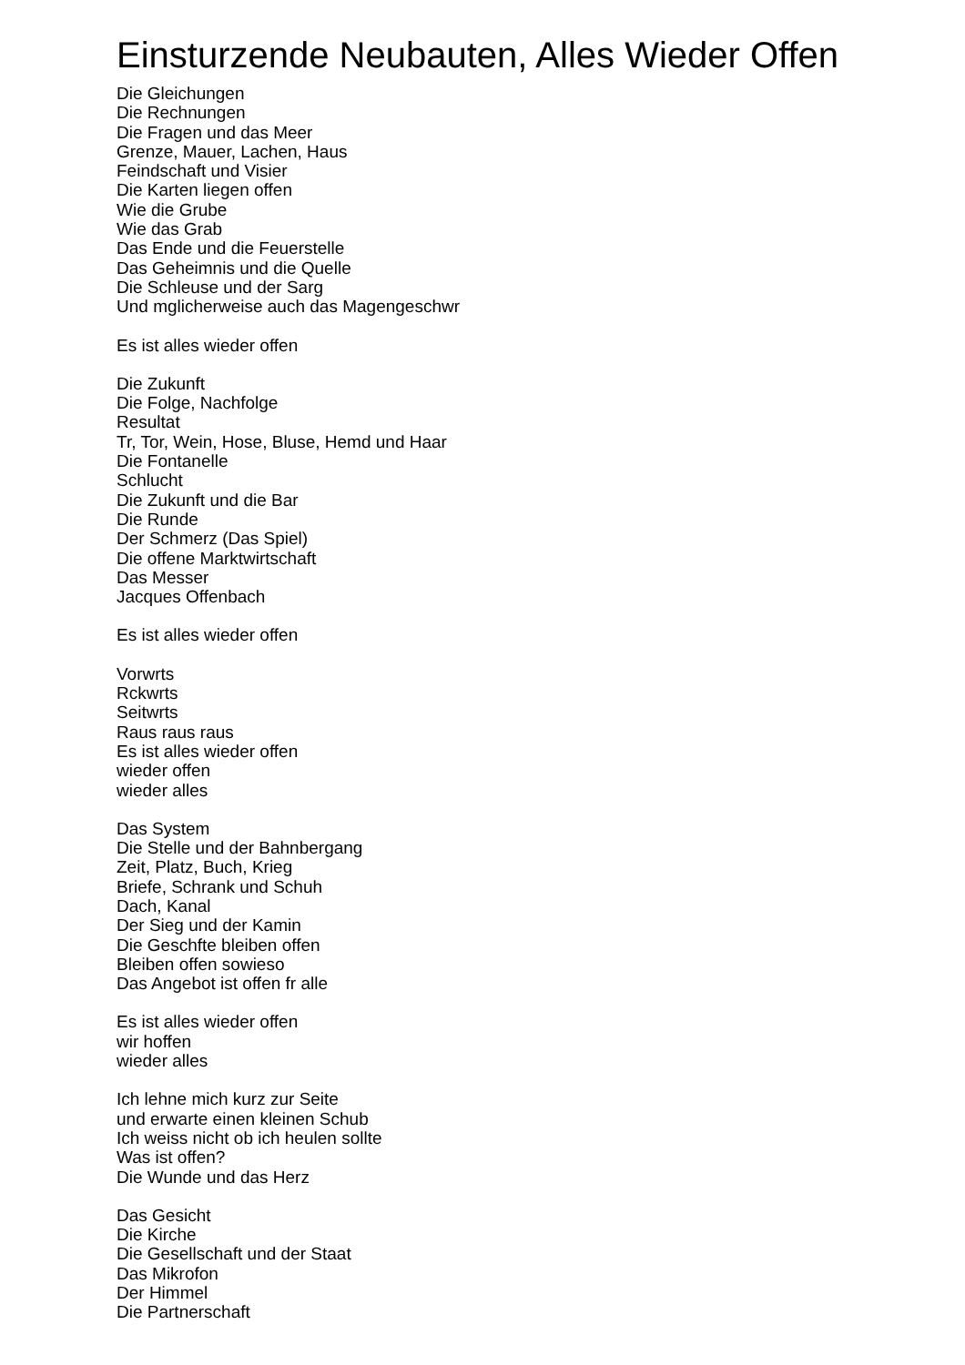Einsturzende Neubauten, Alles Wieder Offen
Die Gleichungen
Die Rechnungen
Die Fragen und das Meer
Grenze, Mauer, Lachen, Haus
Feindschaft und Visier
Die Karten liegen offen
Wie die Grube
Wie das Grab
Das Ende und die Feuerstelle
Das Geheimnis und die Quelle
Die Schleuse und der Sarg
Und mglicherweise auch das Magengeschwr
Es ist alles wieder offen
Die Zukunft
Die Folge, Nachfolge
Resultat
Tr, Tor, Wein, Hose, Bluse, Hemd und Haar
Die Fontanelle
Schlucht
Die Zukunft und die Bar
Die Runde
Der Schmerz (Das Spiel)
Die offene Marktwirtschaft
Das Messer
Jacques Offenbach
Es ist alles wieder offen
Vorwrts
Rckwrts
Seitwrts
Raus raus raus
Es ist alles wieder offen
wieder offen
wieder alles
Das System
Die Stelle und der Bahnbergang
Zeit, Platz, Buch, Krieg
Briefe, Schrank und Schuh
Dach, Kanal
Der Sieg und der Kamin
Die Geschfte bleiben offen
Bleiben offen sowieso
Das Angebot ist offen fr alle
Es ist alles wieder offen
wir hoffen
wieder alles
Ich lehne mich kurz zur Seite
und erwarte einen kleinen Schub
Ich weiss nicht ob ich heulen sollte
Was ist offen?
Die Wunde und das Herz
Das Gesicht
Die Kirche
Die Gesellschaft und der Staat
Das Mikrofon
Der Himmel
Die Partnerschaft